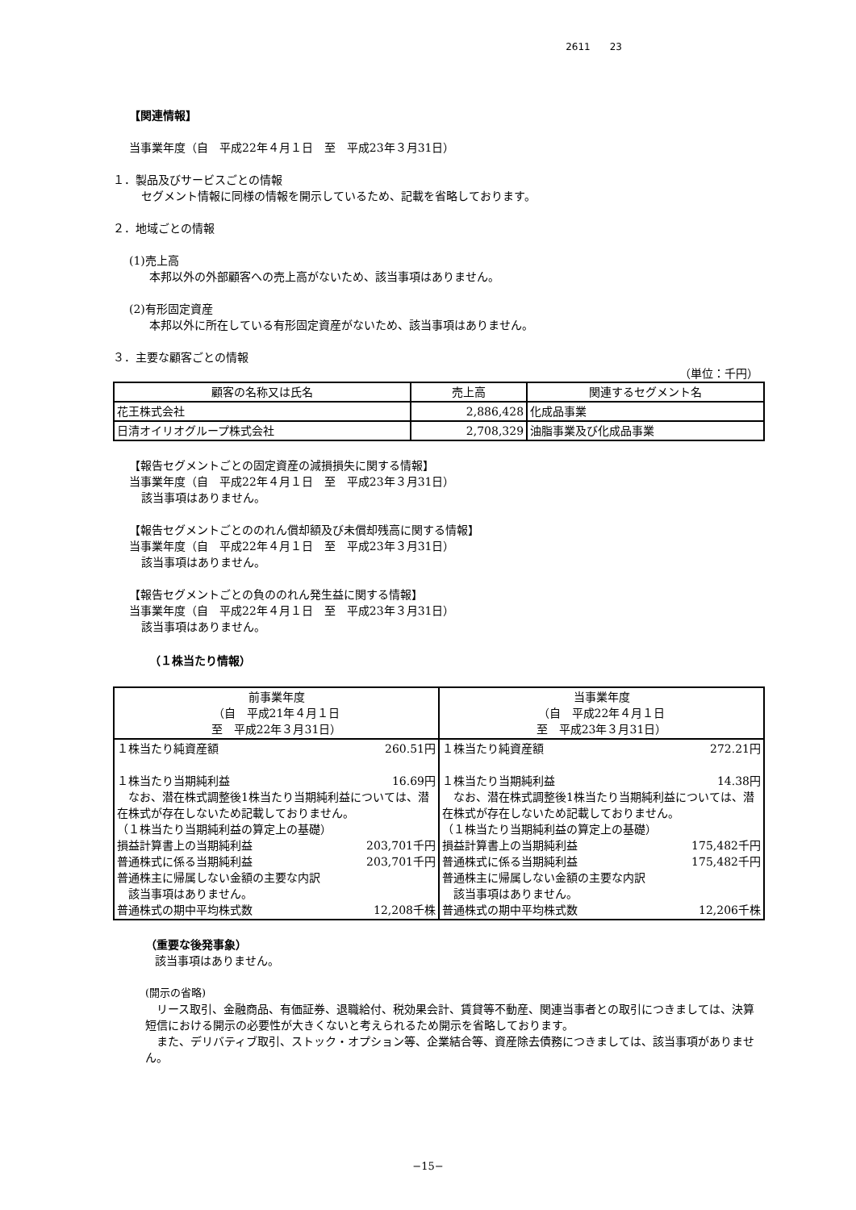2611　　23
【関連情報】
当事業年度（自　平成22年４月１日　至　平成23年３月31日）
１．製品及びサービスごとの情報
セグメント情報に同様の情報を開示しているため、記載を省略しております。
２．地域ごとの情報
(1)売上高
本邦以外の外部顧客への売上高がないため、該当事項はありません。
(2)有形固定資産
本邦以外に所在している有形固定資産がないため、該当事項はありません。
３．主要な顧客ごとの情報
（単位：千円）
| 顧客の名称又は氏名 | 売上高 | 関連するセグメント名 |
| --- | --- | --- |
| 花王株式会社 | 2,886,428 | 化成品事業 |
| 日清オイリオグループ株式会社 | 2,708,329 | 油脂事業及び化成品事業 |
【報告セグメントごとの固定資産の減損損失に関する情報】
当事業年度（自　平成22年４月１日　至　平成23年３月31日）
該当事項はありません。
【報告セグメントごとののれん償却額及び未償却残高に関する情報】
当事業年度（自　平成22年４月１日　至　平成23年３月31日）
該当事項はありません。
【報告セグメントごとの負ののれん発生益に関する情報】
当事業年度（自　平成22年４月１日　至　平成23年３月31日）
該当事項はありません。
（１株当たり情報）
| 前事業年度 （自 平成21年４月１日 至 平成22年３月31日） | 当事業年度 （自 平成22年４月１日 至 平成23年３月31日） |
| --- | --- |
| １株当たり純資産額 260.51円 １株当たり当期純利益 16.69円 なお、潜在株式調整後1株当たり当期純利益については、潜在株式が存在しないため記載しておりません。 （１株当たり当期純利益の算定上の基礎） 損益計算書上の当期純利益 203,701千円 普通株式に係る当期純利益 203,701千円 普通株主に帰属しない金額の主要な内訳 該当事項はありません。 普通株式の期中平均株式数 12,208千株 | １株当たり純資産額 272.21円 １株当たり当期純利益 14.38円 なお、潜在株式調整後1株当たり当期純利益については、潜在株式が存在しないため記載しておりません。 （１株当たり当期純利益の算定上の基礎） 損益計算書上の当期純利益 175,482千円 普通株式に係る当期純利益 175,482千円 普通株主に帰属しない金額の主要な内訳 該当事項はありません。 普通株式の期中平均株式数 12,206千株 |
（重要な後発事象）
該当事項はありません。
(開示の省略)
　リース取引、金融商品、有価証券、退職給付、税効果会計、賃貸等不動産、関連当事者との取引につきましては、決算短信における開示の必要性が大きくないと考えられるため開示を省略しております。
　また、デリバティブ取引、ストック・オプション等、企業結合等、資産除去債務につきましては、該当事項がありません。
−15−